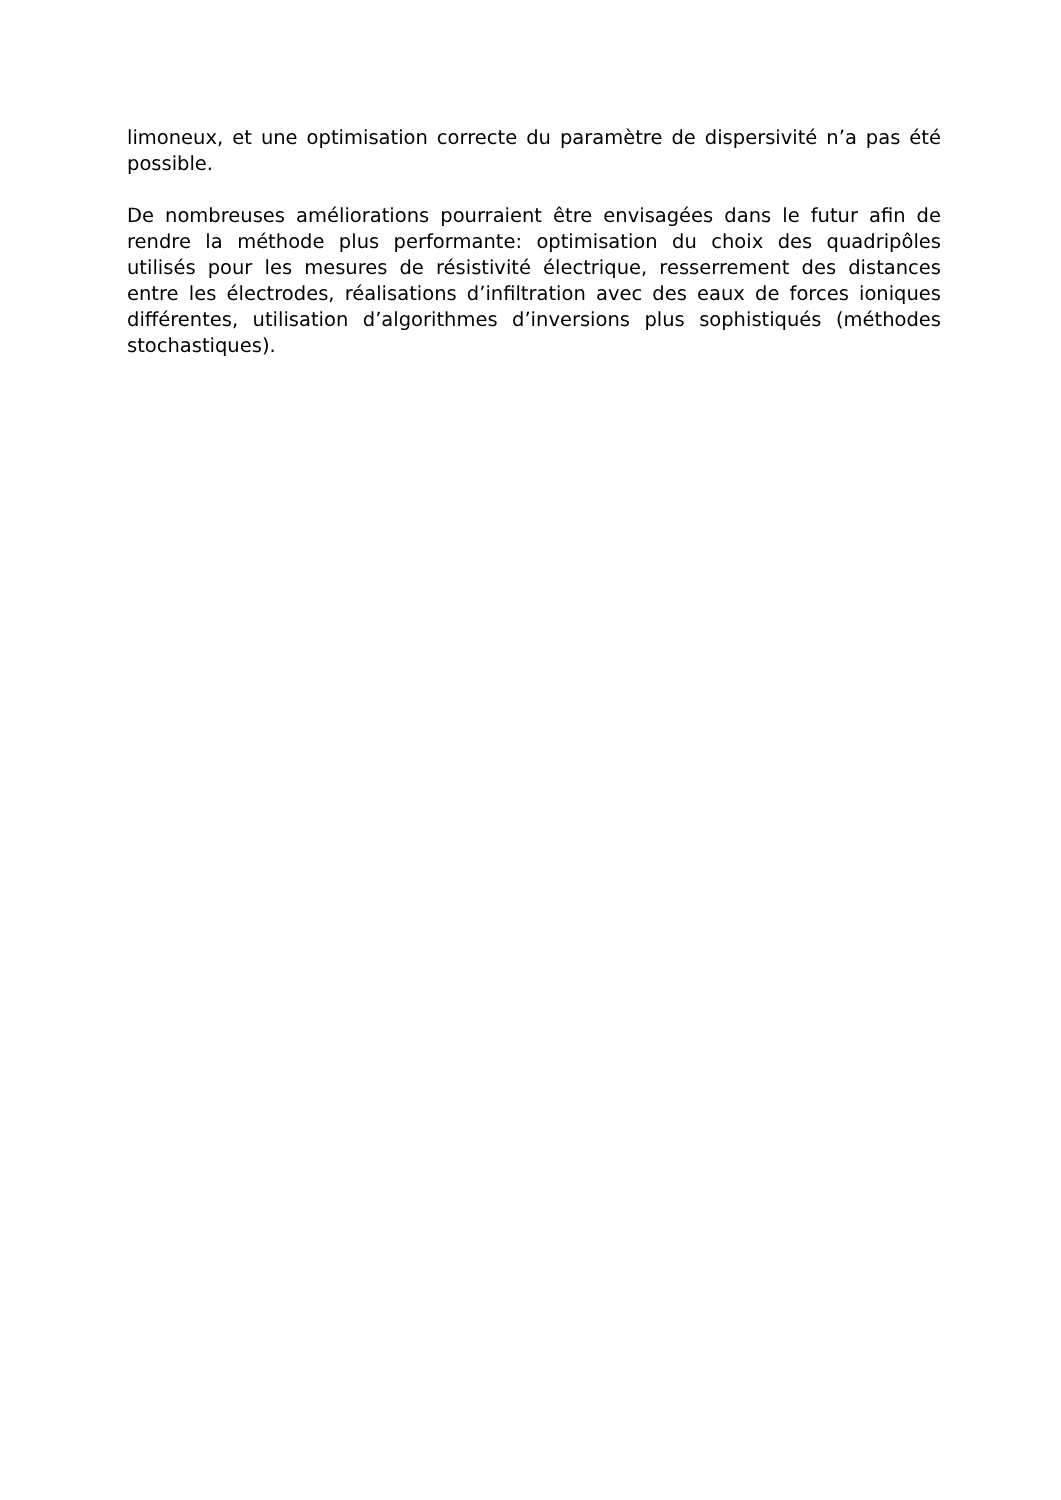limoneux, et une optimisation correcte du paramètre de dispersivité n’a pas été possible.
De nombreuses améliorations pourraient être envisagées dans le futur afin de rendre la méthode plus performante: optimisation du choix des quadripôles utilisés pour les mesures de résistivité électrique, resserrement des distances entre les électrodes, réalisations d’infiltration avec des eaux de forces ioniques différentes, utilisation d’algorithmes d’inversions plus sophistiqués (méthodes stochastiques).